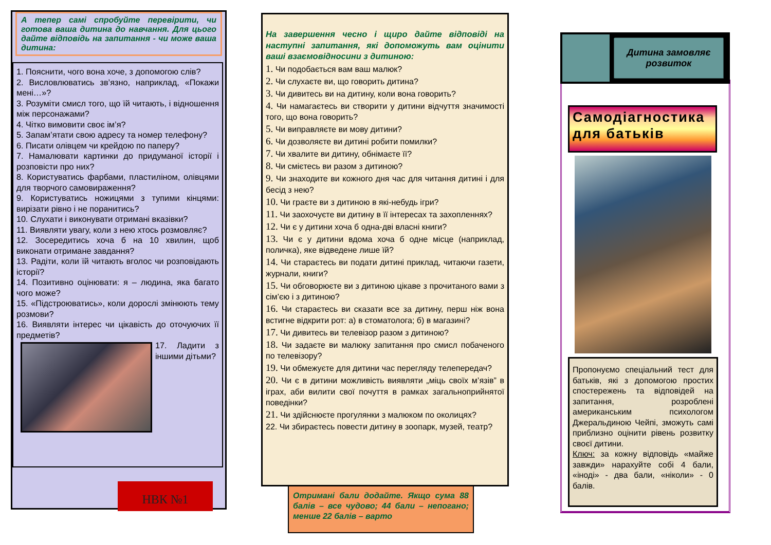А тепер самі спробуйте перевірити, чи готова ваша дитина до навчання. Для цього дайте відповідь на запитання - чи може ваша дитина:
1. Пояснити, чого вона хоче, з допомогою слів?
2. Висловлюватись зв’язно, наприклад, «Покажи мені…»?
3. Розуміти смисл того, що їй читають, і відношення між персонажами?
4. Чітко вимовити своє ім’я?
5. Запам’ятати свою адресу та номер телефону?
6. Писати олівцем чи крейдою по паперу?
7. Намалювати картинки до придуманої історії і розповісти про них?
8. Користуватись фарбами, пластиліном, олівцями для творчого самовираження?
9. Користуватись ножицями з тупими кінцями: вирізати рівно і не поранитись?
10. Слухати і виконувати отримані вказівки?
11. Виявляти увагу, коли з нею хтось розмовляє?
12. Зосередитись хоча б на 10 хвилин, щоб виконати отримане завдання?
13. Радіти, коли їй читають вголос чи розповідають історії?
14. Позитивно оцінювати: я – людина, яка багато чого може?
15. «Підстроюватись», коли дорослі змінюють тему розмови?
16. Виявляти інтерес чи цікавість до оточуючих її предметів?
17. Ладити з іншими дітьми?
НВК №1
На завершення чесно і щиро дайте відповіді на наступні запитання, які допоможуть вам оцінити ваші взаємовідносини з дитиною:
1. Чи подобається вам ваш малюк?
2. Чи слухаєте ви, що говорить дитина?
3. Чи дивитесь ви на дитину, коли вона говорить?
4. Чи намагаєтесь ви створити у дитини відчуття значимості того, що вона говорить?
5. Чи виправляєте ви мову дитини?
6. Чи дозволяєте ви дитині робити помилки?
7. Чи хвалите ви дитину, обнімаєте її?
8. Чи смієтесь ви разом з дитиною?
9. Чи знаходите ви кожного дня час для читання дитині і для бесід з нею?
10. Чи граєте ви з дитиною в які-небудь ігри?
11. Чи заохочуєте ви дитину в її інтересах та захопленнях?
12. Чи є у дитини хоча б одна-дві власні книги?
13. Чи є у дитини вдома хоча б одне місце (наприклад, поличка), яке відведене лише їй?
14. Чи стараєтесь ви подати дитині приклад, читаючи газети, журнали, книги?
15. Чи обговорюєте ви з дитиною цікаве з прочитаного вами з сім’єю і з дитиною?
16. Чи стараєтесь ви сказати все за дитину, перш ніж вона встигне відкрити рот: а) в стоматолога; б) в магазині?
17. Чи дивитесь ви телевізор разом з дитиною?
18. Чи задаєте ви малюку запитання про смисл побаченого по телевізору?
19. Чи обмежуєте для дитини час перегляду телепередач?
20. Чи є в дитини можливість виявляти „міць своїх м’язів” в іграх, аби вилити свої почуття в рамках загальноприйнятої поведінки?
21. Чи здійснюєте прогулянки з малюком по околицях?
22. Чи збираєтесь повести дитину в зоопарк, музей, театр?
Отримані бали додайте. Якщо сума 88 балів – все чудово; 44 бали – непогано; менше 22 балів – варто
Дитина замовляє
розвиток
Самодіагностика для батьків
Пропонуємо спеціальний тест для батьків, які з допомогою простих спостережень та відповідей на запитання, розроблені американським психологом Джеральдиною Чейпі, зможуть самі приблизно оцінити рівень розвитку своєї дитини.
Ключ: за кожну відповідь «майже завжди» нарахуйте собі 4 бали, «іноді» - два бали, «ніколи» - 0 балів.